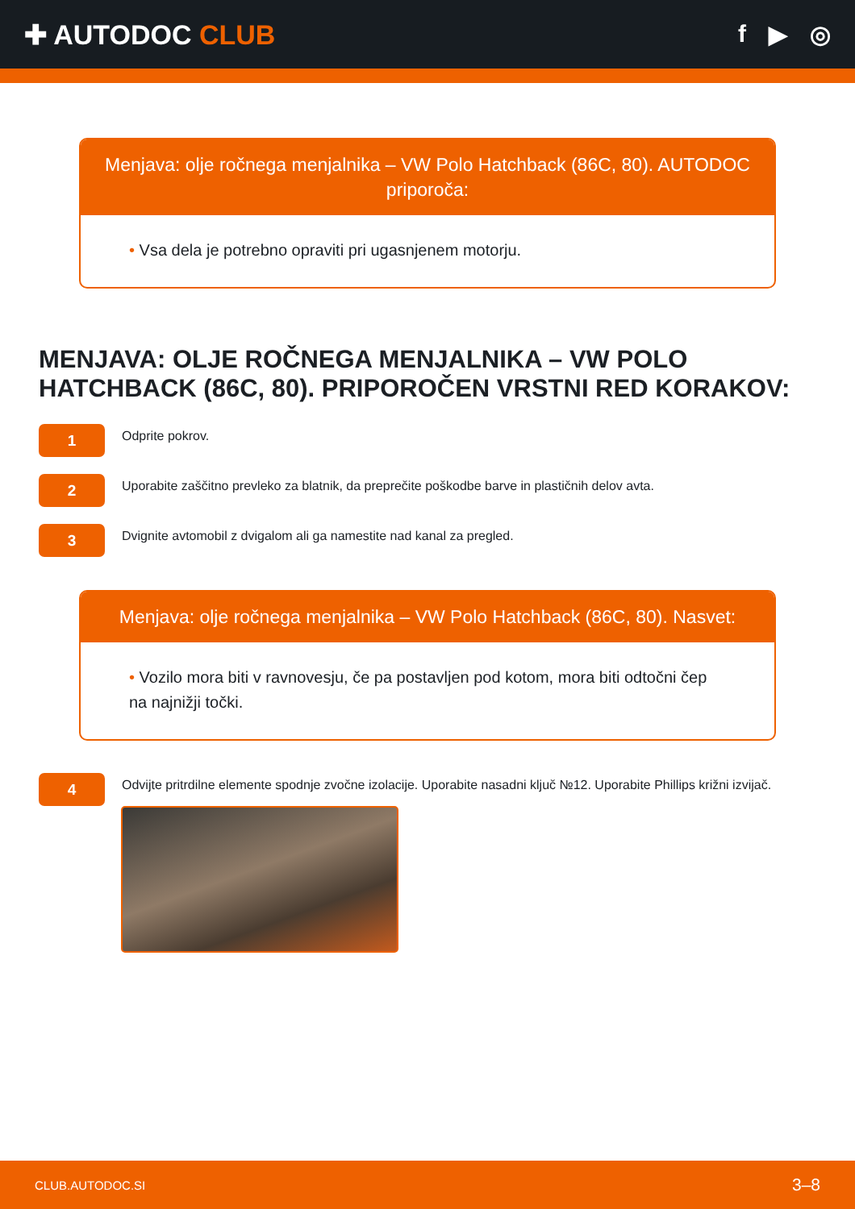✚ AUTODOC CLUB f ▶ ◎
Menjava: olje ročnega menjalnika – VW Polo Hatchback (86C, 80). AUTODOC priporoča:
• Vsa dela je potrebno opraviti pri ugasnjenem motorju.
MENJAVA: OLJE ROČNEGA MENJALNIKA – VW POLO HATCHBACK (86C, 80). PRIPOROČEN VRSTNI RED KORAKOV:
1
Odprite pokrov.
2
Uporabite zaščitno prevleko za blatnik, da preprečite poškodbe barve in plastičnih delov avta.
3
Dvignite avtomobil z dvigalom ali ga namestite nad kanal za pregled.
Menjava: olje ročnega menjalnika – VW Polo Hatchback (86C, 80). Nasvet:
• Vozilo mora biti v ravnovesju, če pa postavljen pod kotom, mora biti odtočni čep na najnižji točki.
4
Odvijte pritrdilne elemente spodnje zvočne izolacije. Uporabite nasadni ključ №12. Uporabite Phillips križni izvijač.
CLUB.AUTODOC.SI 3–8